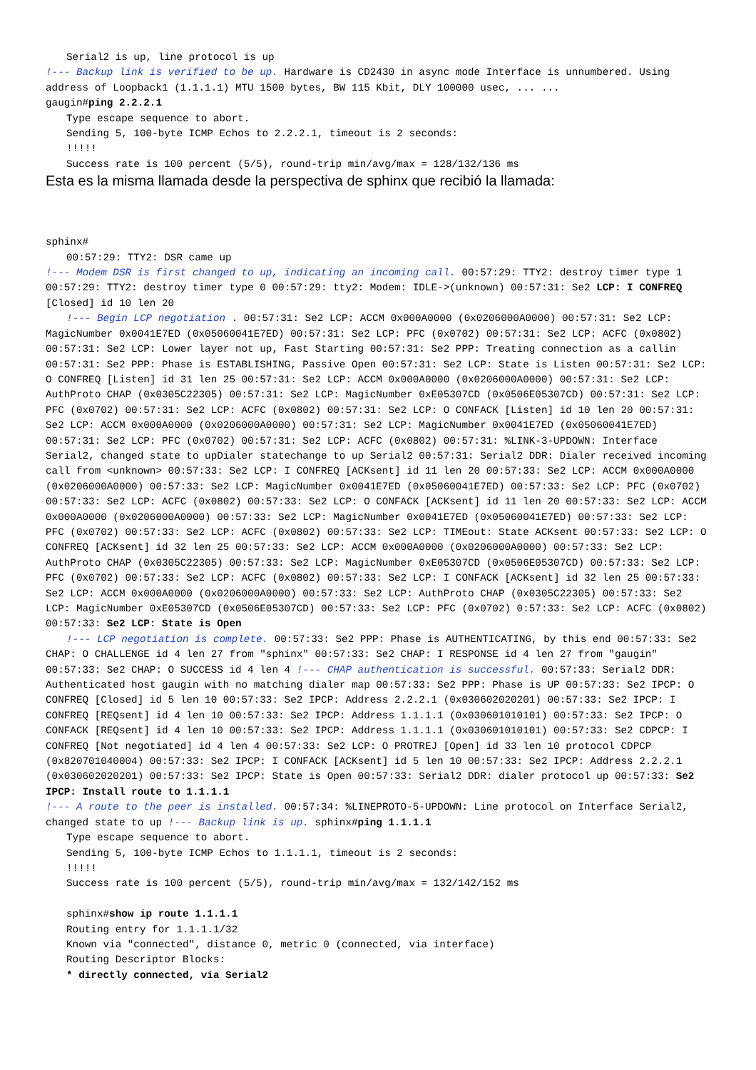Serial2 is up, line protocol is up
!--- Backup link is verified to be up. Hardware is CD2430 in async mode Interface is unnumbered. Using address of Loopback1 (1.1.1.1) MTU 1500 bytes, BW 115 Kbit, DLY 100000 usec, ... ...
gaugin#ping 2.2.2.1
Type escape sequence to abort.
Sending 5, 100-byte ICMP Echos to 2.2.2.1, timeout is 2 seconds:
!!!!!
Success rate is 100 percent (5/5), round-trip min/avg/max = 128/132/136 ms
Esta es la misma llamada desde la perspectiva de sphinx que recibió la llamada:
sphinx#
00:57:29: TTY2: DSR came up
!--- Modem DSR is first changed to up, indicating an incoming call. 00:57:29: TTY2: destroy timer type 1 00:57:29: TTY2: destroy timer type 0 00:57:29: tty2: Modem: IDLE->(unknown) 00:57:31: Se2 LCP: I CONFREQ [Closed] id 10 len 20
!--- Begin LCP negotiation . 00:57:31: Se2 LCP: ACCM 0x000A0000 (0x0206000A0000) 00:57:31: Se2 LCP: MagicNumber 0x0041E7ED (0x05060041E7ED) 00:57:31: Se2 LCP: PFC (0x0702) 00:57:31: Se2 LCP: ACFC (0x0802) 00:57:31: Se2 LCP: Lower layer not up, Fast Starting 00:57:31: Se2 PPP: Treating connection as a callin 00:57:31: Se2 PPP: Phase is ESTABLISHING, Passive Open 00:57:31: Se2 LCP: State is Listen 00:57:31: Se2 LCP: O CONFREQ [Listen] id 31 len 25 00:57:31: Se2 LCP: ACCM 0x000A0000 (0x0206000A0000) 00:57:31: Se2 LCP: AuthProto CHAP (0x0305C22305) 00:57:31: Se2 LCP: MagicNumber 0xE05307CD (0x0506E05307CD) 00:57:31: Se2 LCP: PFC (0x0702) 00:57:31: Se2 LCP: ACFC (0x0802) 00:57:31: Se2 LCP: O CONFACK [Listen] id 10 len 20 00:57:31: Se2 LCP: ACCM 0x000A0000 (0x0206000A0000) 00:57:31: Se2 LCP: MagicNumber 0x0041E7ED (0x05060041E7ED) 00:57:31: Se2 LCP: PFC (0x0702) 00:57:31: Se2 LCP: ACFC (0x0802) 00:57:31: %LINK-3-UPDOWN: Interface Serial2, changed state to upDialer statechange to up Serial2 00:57:31: Serial2 DDR: Dialer received incoming call from <unknown> 00:57:33: Se2 LCP: I CONFREQ [ACKsent] id 11 len 20 00:57:33: Se2 LCP: ACCM 0x000A0000 (0x0206000A0000) 00:57:33: Se2 LCP: MagicNumber 0x0041E7ED (0x05060041E7ED) 00:57:33: Se2 LCP: PFC (0x0702) 00:57:33: Se2 LCP: ACFC (0x0802) 00:57:33: Se2 LCP: O CONFACK [ACKsent] id 11 len 20 00:57:33: Se2 LCP: ACCM 0x000A0000 (0x0206000A0000) 00:57:33: Se2 LCP: MagicNumber 0x0041E7ED (0x05060041E7ED) 00:57:33: Se2 LCP: PFC (0x0702) 00:57:33: Se2 LCP: ACFC (0x0802) 00:57:33: Se2 LCP: TIMEout: State ACKsent 00:57:33: Se2 LCP: O CONFREQ [ACKsent] id 32 len 25 00:57:33: Se2 LCP: ACCM 0x000A0000 (0x0206000A0000) 00:57:33: Se2 LCP: AuthProto CHAP (0x0305C22305) 00:57:33: Se2 LCP: MagicNumber 0xE05307CD (0x0506E05307CD) 00:57:33: Se2 LCP: PFC (0x0702) 00:57:33: Se2 LCP: ACFC (0x0802) 00:57:33: Se2 LCP: I CONFACK [ACKsent] id 32 len 25 00:57:33: Se2 LCP: ACCM 0x000A0000 (0x0206000A0000) 00:57:33: Se2 LCP: AuthProto CHAP (0x0305C22305) 00:57:33: Se2 LCP: MagicNumber 0xE05307CD (0x0506E05307CD) 00:57:33: Se2 LCP: PFC (0x0702) 0:57:33: Se2 LCP: ACFC (0x0802) 00:57:33: Se2 LCP: State is Open
!--- LCP negotiation is complete. 00:57:33: Se2 PPP: Phase is AUTHENTICATING, by this end 00:57:33: Se2 CHAP: O CHALLENGE id 4 len 27 from "sphinx" 00:57:33: Se2 CHAP: I RESPONSE id 4 len 27 from "gaugin" 00:57:33: Se2 CHAP: O SUCCESS id 4 len 4 !--- CHAP authentication is successful. 00:57:33: Serial2 DDR: Authenticated host gaugin with no matching dialer map 00:57:33: Se2 PPP: Phase is UP 00:57:33: Se2 IPCP: O CONFREQ [Closed] id 5 len 10 00:57:33: Se2 IPCP: Address 2.2.2.1 (0x030602020201) 00:57:33: Se2 IPCP: I CONFREQ [REQsent] id 4 len 10 00:57:33: Se2 IPCP: Address 1.1.1.1 (0x030601010101) 00:57:33: Se2 IPCP: O CONFACK [REQsent] id 4 len 10 00:57:33: Se2 IPCP: Address 1.1.1.1 (0x030601010101) 00:57:33: Se2 CDPCP: I CONFREQ [Not negotiated] id 4 len 4 00:57:33: Se2 LCP: O PROTREJ [Open] id 33 len 10 protocol CDPCP (0x820701040004) 00:57:33: Se2 IPCP: I CONFACK [ACKsent] id 5 len 10 00:57:33: Se2 IPCP: Address 2.2.2.1 (0x030602020201) 00:57:33: Se2 IPCP: State is Open 00:57:33: Serial2 DDR: dialer protocol up 00:57:33: Se2 IPCP: Install route to 1.1.1.1
!--- A route to the peer is installed. 00:57:34: %LINEPROTO-5-UPDOWN: Line protocol on Interface Serial2, changed state to up !--- Backup link is up. sphinx#ping 1.1.1.1
Type escape sequence to abort.
Sending 5, 100-byte ICMP Echos to 1.1.1.1, timeout is 2 seconds:
!!!!!
Success rate is 100 percent (5/5), round-trip min/avg/max = 132/142/152 ms
sphinx#show ip route 1.1.1.1
Routing entry for 1.1.1.1/32
Known via "connected", distance 0, metric 0 (connected, via interface)
Routing Descriptor Blocks:
* directly connected, via Serial2